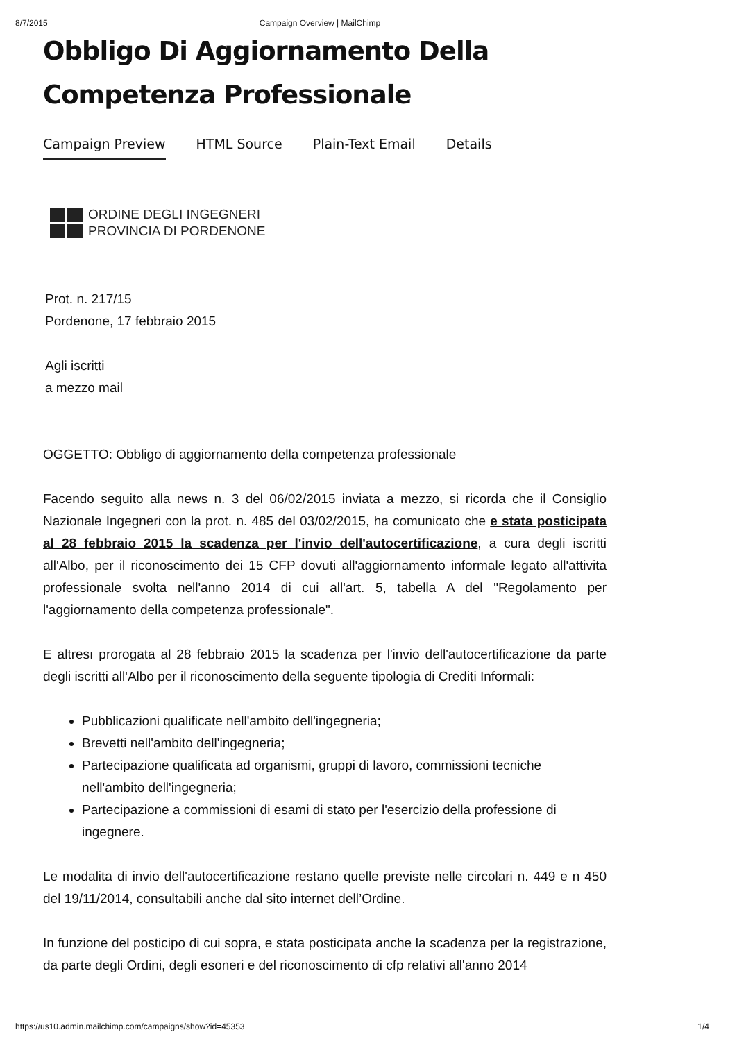8/7/2015 Campaign Overview | MailChimp
Obbligo Di Aggiornamento Della
Competenza Professionale
Campaign Preview HTML Source Plain-Text Email Details
ORDINE DEGLI INGEGNERI
PROVINCIA DI PORDENONE
Prot. n. 217/15
Pordenone, 17 febbraio 2015
Agli iscritti
a mezzo mail
OGGETTO: Obbligo di aggiornamento della competenza professionale
Facendo seguito alla news n. 3 del 06/02/2015 inviata a mezzo, si ricorda che il Consiglio Nazionale Ingegneri con la prot. n. 485 del 03/02/2015, ha comunicato che e stata posticipata al 28 febbraio 2015 la scadenza per l'invio dell'autocertificazione, a cura degli iscritti all'Albo, per il riconoscimento dei 15 CFP dovuti all'aggiornamento informale legato all'attivita professionale svolta nell'anno 2014 di cui all'art. 5, tabella A del "Regolamento per l'aggiornamento della competenza professionale".
E altresı prorogata al 28 febbraio 2015 la scadenza per l'invio dell'autocertificazione da parte degli iscritti all'Albo per il riconoscimento della seguente tipologia di Crediti Informali:
Pubblicazioni qualificate nell'ambito dell'ingegneria;
Brevetti nell'ambito dell'ingegneria;
Partecipazione qualificata ad organismi, gruppi di lavoro, commissioni tecniche nell'ambito dell'ingegneria;
Partecipazione a commissioni di esami di stato per l'esercizio della professione di ingegnere.
Le modalita di invio dell'autocertificazione restano quelle previste nelle circolari n. 449 e n 450 del 19/11/2014, consultabili anche dal sito internet dell’Ordine.
In funzione del posticipo di cui sopra, e stata posticipata anche la scadenza per la registrazione, da parte degli Ordini, degli esoneri e del riconoscimento di cfp relativi all'anno 2014
https://us10.admin.mailchimp.com/campaigns/show?id=45353 1/4